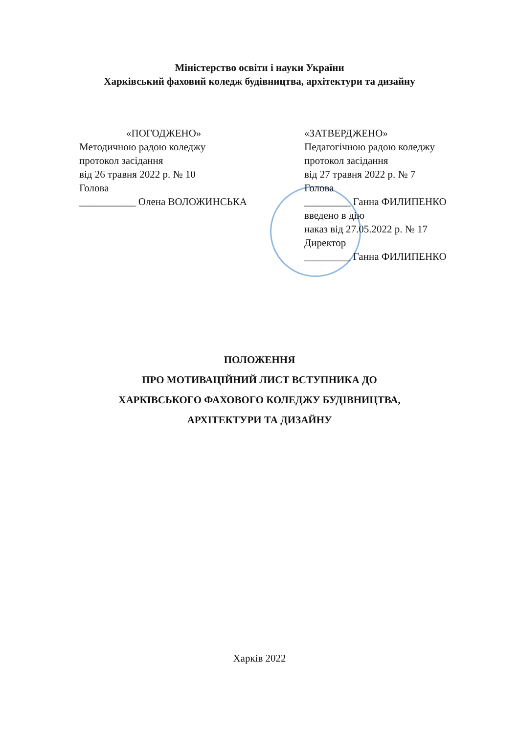Міністерство освіти і науки України
Харківський фаховий коледж будівництва, архітектури та дизайну
«ПОГОДЖЕНО»
Методичною радою коледжу
протокол засідання
від 26 травня 2022 р. № 10
Голова
___________ Олена ВОЛОЖИНСЬКА
«ЗАТВЕРДЖЕНО»
Педагогічною радою коледжу
протокол засідання
від 27 травня 2022 р. № 7
Голова
_________ Ганна ФИЛИПЕНКО
введено в дію
наказ від 27.05.2022 р. № 17
Директор
_________ Ганна ФИЛИПЕНКО
ПОЛОЖЕННЯ
ПРО МОТИВАЦІЙНИЙ ЛИСТ ВСТУПНИКА ДО
ХАРКІВСЬКОГО ФАХОВОГО КОЛЕДЖУ БУДІВНИЦТВА,
АРХІТЕКТУРИ ТА ДИЗАЙНУ
Харків 2022